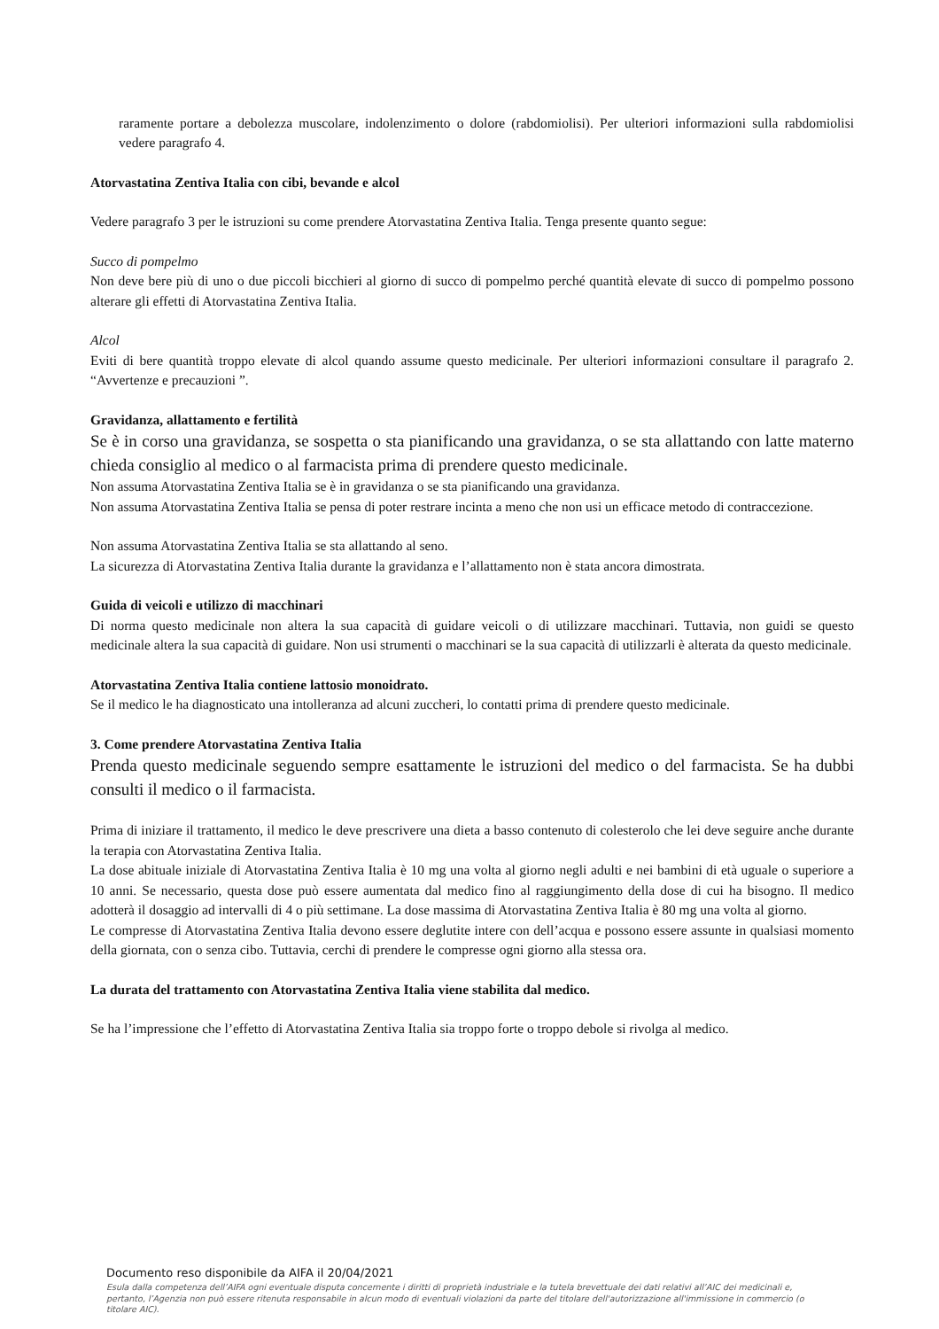raramente portare a debolezza muscolare, indolenzimento o dolore (rabdomiolisi). Per ulteriori informazioni sulla rabdomiolisi vedere paragrafo 4.
Atorvastatina Zentiva Italia con cibi, bevande e alcol
Vedere paragrafo 3 per le istruzioni su come prendere Atorvastatina Zentiva Italia. Tenga presente quanto segue:
Succo di pompelmo
Non deve bere più di uno o due piccoli bicchieri al giorno di succo di pompelmo perché quantità elevate di succo di pompelmo possono alterare gli effetti di Atorvastatina Zentiva Italia.
Alcol
Eviti di bere quantità troppo elevate di alcol quando assume questo medicinale. Per ulteriori informazioni consultare il paragrafo 2. “Avvertenze e precauzioni ”.
Gravidanza, allattamento e fertilità
Se è in corso una gravidanza, se sospetta o sta pianificando una gravidanza, o se sta allattando con latte materno chieda consiglio al medico o al farmacista prima di prendere questo medicinale.
Non assuma Atorvastatina Zentiva Italia se è in gravidanza o se sta pianificando una gravidanza.
Non assuma Atorvastatina Zentiva Italia se pensa di poter restrare incinta a meno che non usi un efficace metodo di contraccezione.
Non assuma Atorvastatina Zentiva Italia se sta allattando al seno.
La sicurezza di Atorvastatina Zentiva Italia durante la gravidanza e l’allattamento non è stata ancora dimostrata.
Guida di veicoli e utilizzo di macchinari
Di norma questo medicinale non altera la sua capacità di guidare veicoli o di utilizzare macchinari. Tuttavia, non guidi se questo medicinale altera la sua capacità di guidare. Non usi strumenti o macchinari se la sua capacità di utilizzarli è alterata da questo medicinale.
Atorvastatina Zentiva Italia contiene lattosio monoidrato.
Se il medico le ha diagnosticato una intolleranza ad alcuni zuccheri, lo contatti prima di prendere questo medicinale.
3. Come prendere Atorvastatina Zentiva Italia
Prenda questo medicinale seguendo sempre esattamente le istruzioni del medico o del farmacista. Se ha dubbi consulti il medico o il farmacista.
Prima di iniziare il trattamento, il medico le deve prescrivere una dieta a basso contenuto di colesterolo che lei deve seguire anche durante la terapia con Atorvastatina Zentiva Italia.
La dose abituale iniziale di Atorvastatina Zentiva Italia è 10 mg una volta al giorno negli adulti e nei bambini di età uguale o superiore a 10 anni. Se necessario, questa dose può essere aumentata dal medico fino al raggiungimento della dose di cui ha bisogno. Il medico adotterà il dosaggio ad intervalli di 4 o più settimane. La dose massima di Atorvastatina Zentiva Italia è 80 mg una volta al giorno.
Le compresse di Atorvastatina Zentiva Italia devono essere deglutite intere con dell’acqua e possono essere assunte in qualsiasi momento della giornata, con o senza cibo. Tuttavia, cerchi di prendere le compresse ogni giorno alla stessa ora.
La durata del trattamento con Atorvastatina Zentiva Italia viene stabilita dal medico.
Se ha l’impressione che l’effetto di Atorvastatina Zentiva Italia sia troppo forte o troppo debole si rivolga al medico.
Documento reso disponibile da AIFA il 20/04/2021
Esula dalla competenza dell’AIFA ogni eventuale disputa concernente i diritti di proprietà industriale e la tutela brevettuale dei dati relativi all’AIC dei medicinali e, pertanto, l’Agenzia non può essere ritenuta responsabile in alcun modo di eventuali violazioni da parte del titolare dell'autorizzazione all'immissione in commercio (o titolare AIC).